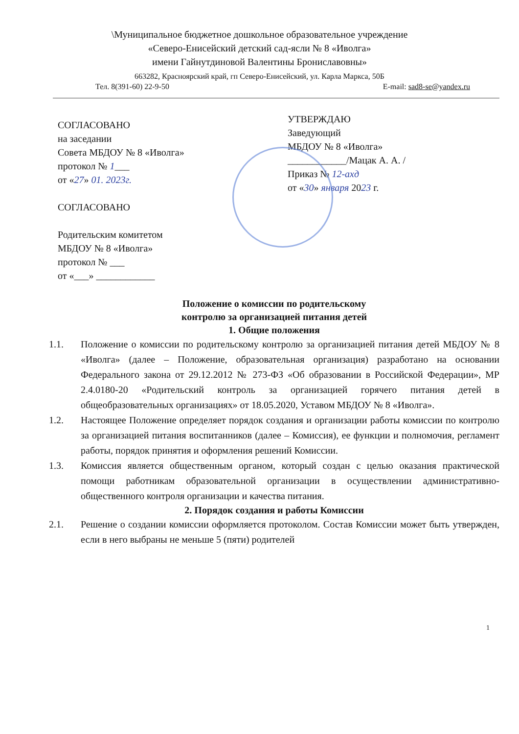\Муниципальное бюджетное дошкольное образовательное учреждение
«Северо-Енисейский детский сад-ясли № 8 «Иволга»
имени Гайнутдиновой Валентины Брониславовны»
663282, Красноярский край, гп Северо-Енисейский, ул. Карла Маркса, 50Б
Тел. 8(391-60) 22-9-50 E-mail: sad8-se@yandex.ru
СОГЛАСОВАНО
на заседании
Совета МБДОУ № 8 «Иволга»
протокол № 1___
от «27» 01. 2023г.
СОГЛАСОВАНО
Родительским комитетом
МБДОУ № 8 «Иволга»
протокол № ___
от «___» ____________
УТВЕРЖДАЮ
Заведующий
МБДОУ № 8 «Иволга»
____________/Мацак А. А. /
Приказ № 12-ахд
от «30» января 2023 г.
Положение о комиссии по родительскому
контролю за организацией питания детей
1. Общие положения
1.1. Положение о комиссии по родительскому контролю за организацией питания детей МБДОУ № 8 «Иволга» (далее – Положение, образовательная организация) разработано на основании Федерального закона от 29.12.2012 № 273-ФЗ «Об образовании в Российской Федерации», МР 2.4.0180-20 «Родительский контроль за организацией горячего питания детей в общеобразовательных организациях» от 18.05.2020, Уставом МБДОУ № 8 «Иволга».
1.2. Настоящее Положение определяет порядок создания и организации работы комиссии по контролю за организацией питания воспитанников (далее – Комиссия), ее функции и полномочия, регламент работы, порядок принятия и оформления решений Комиссии.
1.3. Комиссия является общественным органом, который создан с целью оказания практической помощи работникам образовательной организации в осуществлении административно-общественного контроля организации и качества питания.
2. Порядок создания и работы Комиссии
2.1. Решение о создании комиссии оформляется протоколом. Состав Комиссии может быть утвержден, если в него выбраны не меньше 5 (пяти) родителей
1